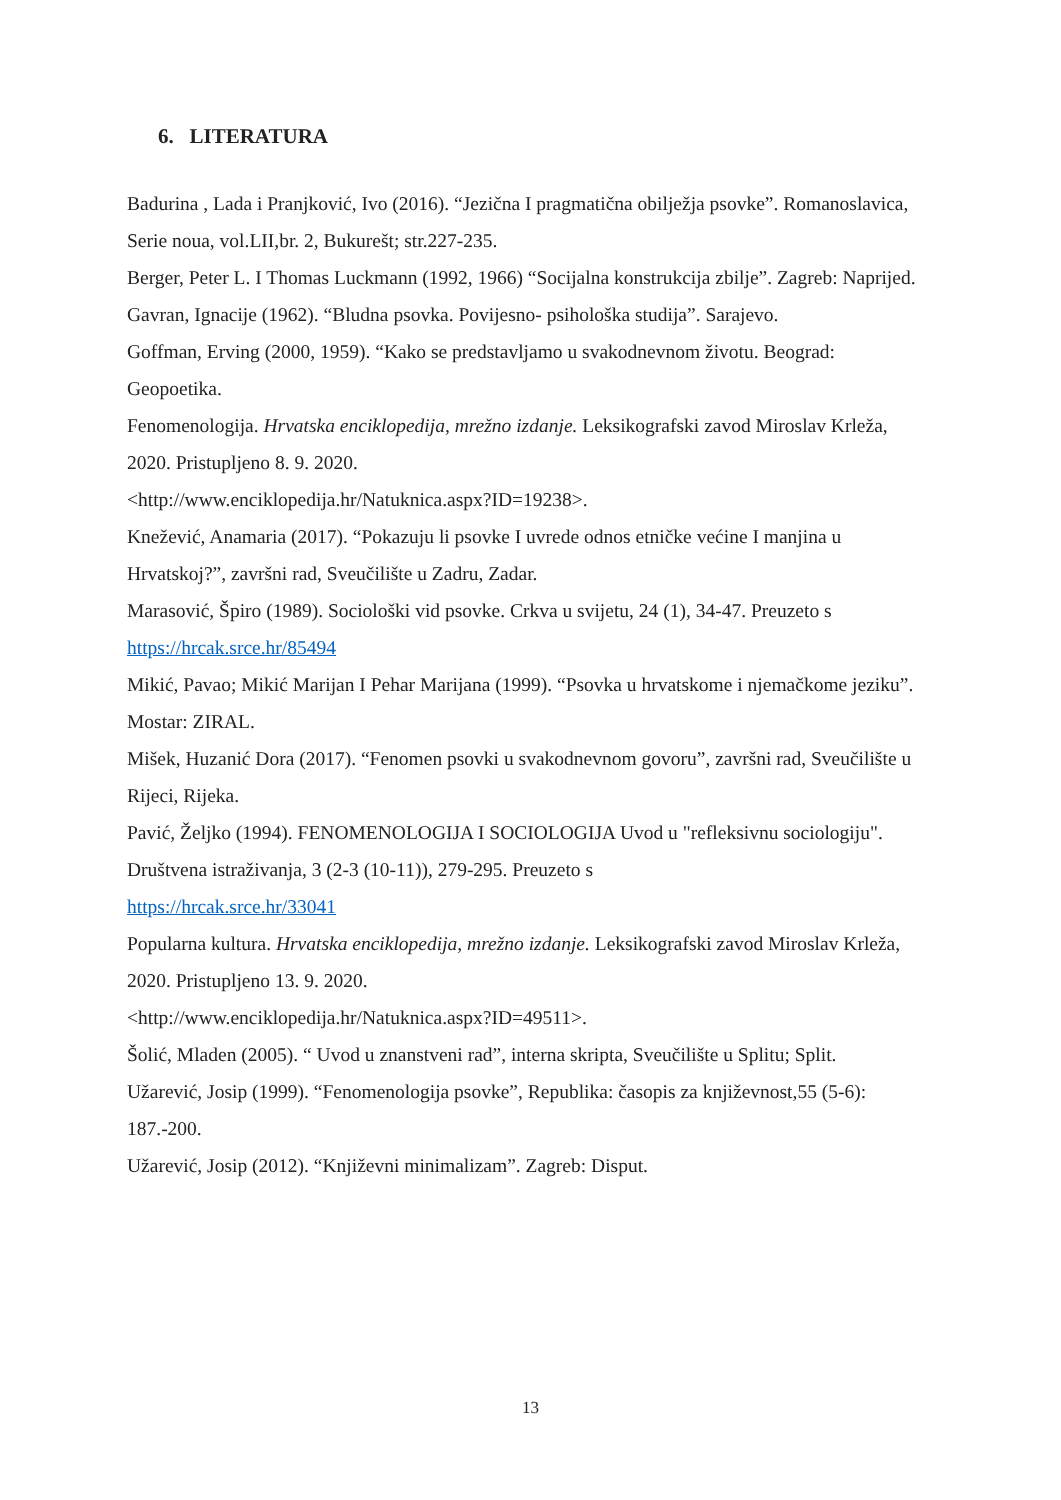6. LITERATURA
Badurina , Lada i Pranjković, Ivo (2016). “Jezična I pragmatična obilježja psovke”. Romanoslavica, Serie noua, vol.LII,br. 2, Bukurešt; str.227-235.
Berger, Peter L. I Thomas Luckmann (1992, 1966) “Socijalna konstrukcija zbilje”. Zagreb: Naprijed.
Gavran, Ignacije (1962). “Bludna psovka. Povijesno- psihološka studija”. Sarajevo.
Goffman, Erving (2000, 1959). “Kako se predstavljamo u svakodnevnom životu. Beograd: Geopoetika.
Fenomenologija. Hrvatska enciklopedija, mrežno izdanje. Leksikografski zavod Miroslav Krleža, 2020. Pristupljeno 8. 9. 2020.
<http://www.enciklopedija.hr/Natuknica.aspx?ID=19238>.
Knežević, Anamaria (2017). “Pokazuju li psovke I uvrede odnos etničke većine I manjina u Hrvatskoj?”, završni rad, Sveučilište u Zadru, Zadar.
Marasović, Špiro (1989). Sociološki vid psovke. Crkva u svijetu, 24 (1), 34-47. Preuzeto s
https://hrcak.srce.hr/85494
Mikić, Pavao; Mikić Marijan I Pehar Marijana (1999). “Psovka u hrvatskome i njemačkome jeziku”. Mostar: ZIRAL.
Mišek, Huzanić Dora (2017). “Fenomen psovki u svakodnevnom govoru”, završni rad, Sveučilište u Rijeci, Rijeka.
Pavić, Željko (1994). FENOMENOLOGIJA I SOCIOLOGIJA Uvod u "refleksivnu sociologiju". Društvena istraživanja, 3 (2-3 (10-11)), 279-295. Preuzeto s
https://hrcak.srce.hr/33041
Popularna kultura. Hrvatska enciklopedija, mrežno izdanje. Leksikografski zavod Miroslav Krleža, 2020. Pristupljeno 13. 9. 2020.
<http://www.enciklopedija.hr/Natuknica.aspx?ID=49511>.
Šolić, Mladen (2005). “ Uvod u znanstveni rad”, interna skripta, Sveučilište u Splitu; Split.
Užarević, Josip (1999). “Fenomenologija psovke”, Republika: časopis za književnost,55 (5-6): 187.-200.
Užarević, Josip (2012). “Književni minimalizam”. Zagreb: Disput.
13